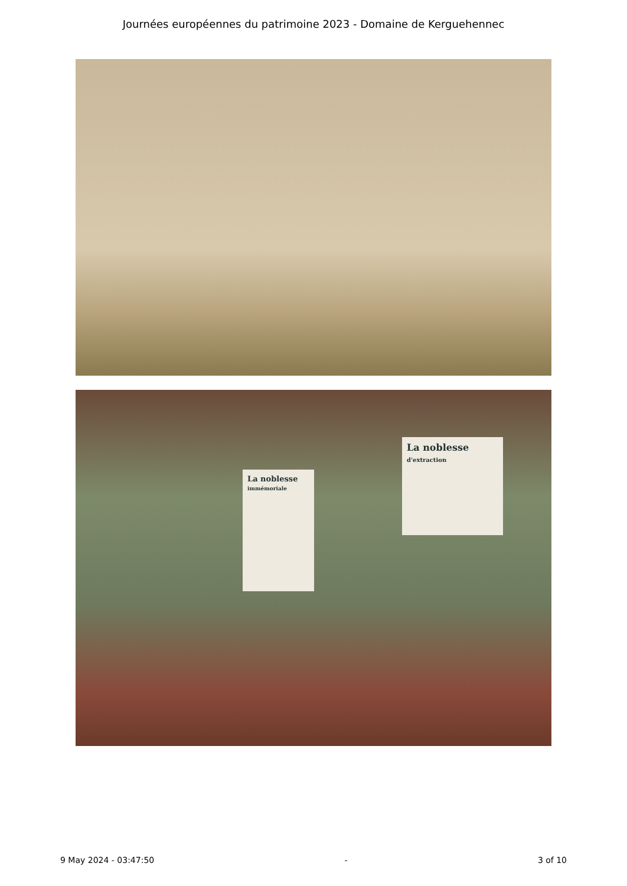Journées européennes du patrimoine 2023 - Domaine de Kerguehennec
La noblesse
immémoriale
La noblesse
d'extraction
9 May 2024 - 03:47:50 - 3 of 10